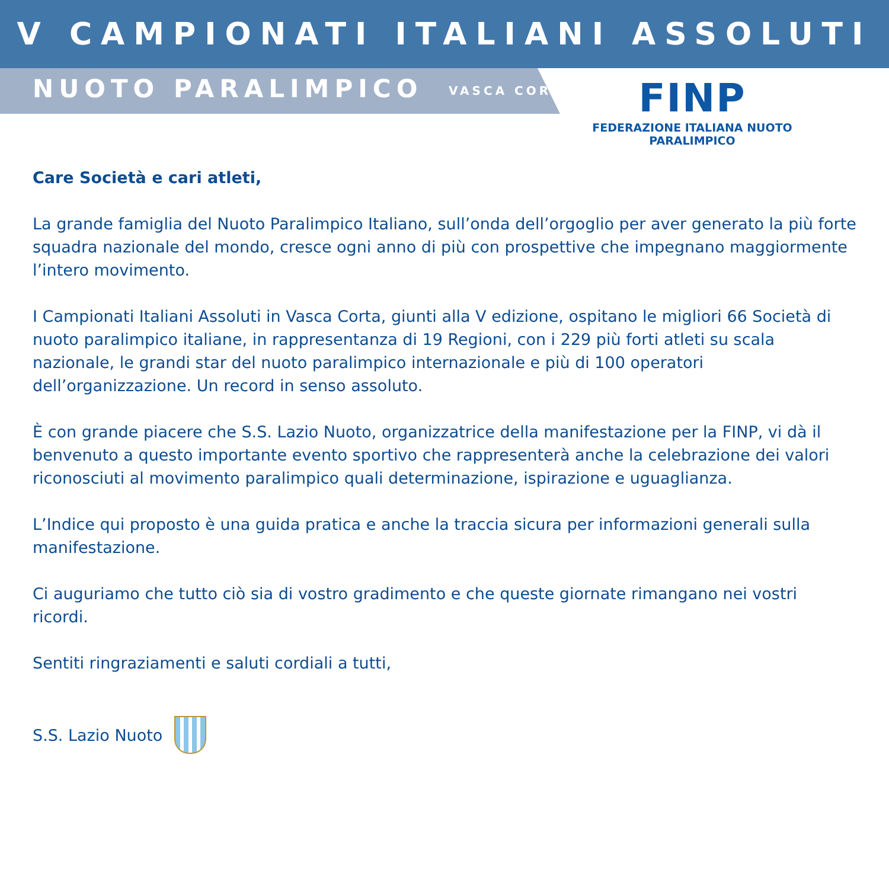V CAMPIONATI ITALIANI ASSOLUTI
NUOTO PARALIMPICO VASCA CORTA
FINP
FEDERAZIONE ITALIANA NUOTO PARALIMPICO
Care Società e cari atleti,
La grande famiglia del Nuoto Paralimpico Italiano, sull’onda dell’orgoglio per aver generato la più forte squadra nazionale del mondo, cresce ogni anno di più con prospettive che impegnano maggiormente l’intero movimento.
I Campionati Italiani Assoluti in Vasca Corta, giunti alla V edizione, ospitano le migliori 66 Società di nuoto paralimpico italiane, in rappresentanza di 19 Regioni, con i 229 più forti atleti su scala nazionale, le grandi star del nuoto paralimpico internazionale e più di 100 operatori dell’organizzazione. Un record in senso assoluto.
È con grande piacere che S.S. Lazio Nuoto, organizzatrice della manifestazione per la FINP, vi dà il benvenuto a questo importante evento sportivo che rappresenterà anche la celebrazione dei valori riconosciuti al movimento paralimpico quali determinazione, ispirazione e uguaglianza.
L’Indice qui proposto è una guida pratica e anche la traccia sicura per informazioni generali sulla manifestazione.
Ci auguriamo che tutto ciò sia di vostro gradimento e che queste giornate rimangano nei vostri ricordi.
Sentiti ringraziamenti e saluti cordiali a tutti,
S.S. Lazio Nuoto